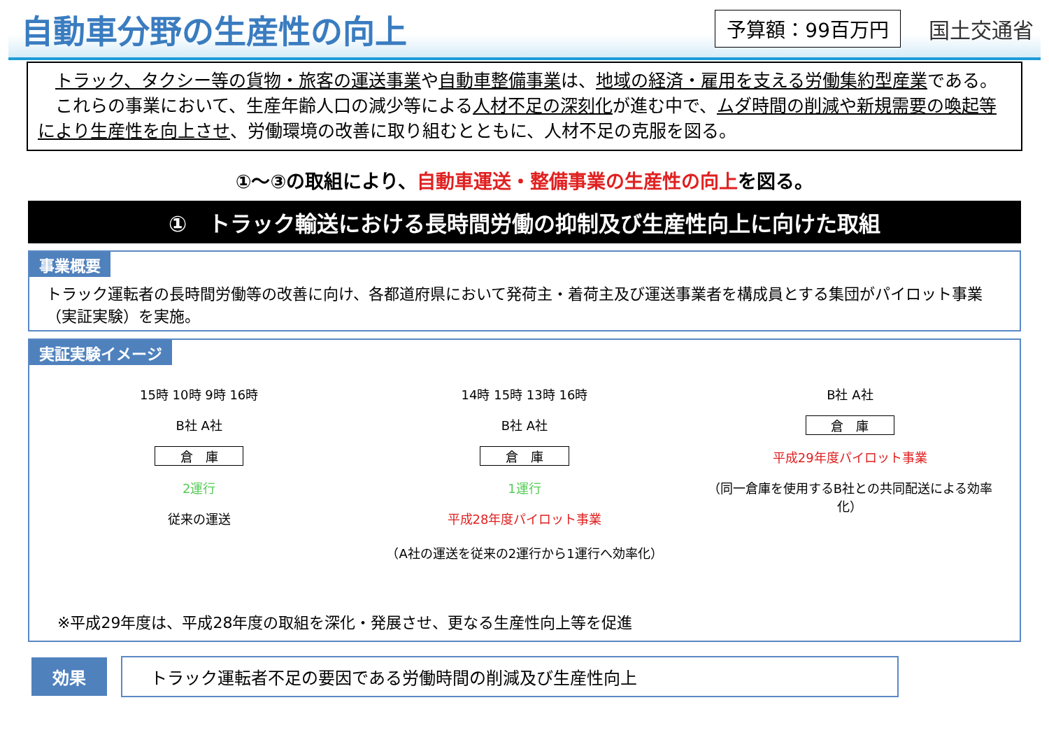自動車分野の生産性の向上
予算額：99百万円
国土交通省
　トラック、タクシー等の貨物・旅客の運送事業や自動車整備事業は、地域の経済・雇用を支える労働集約型産業である。
　これらの事業において、生産年齢人口の減少等による人材不足の深刻化が進む中で、ムダ時間の削減や新規需要の喚起等により生産性を向上させ、労働環境の改善に取り組むとともに、人材不足の克服を図る。
①～③の取組により、自動車運送・整備事業の生産性の向上を図る。
①　トラック輸送における長時間労働の抑制及び生産性向上に向けた取組
事業概要
トラック運転者の長時間労働等の改善に向け、各都道府県において発荷主・着荷主及び運送事業者を構成員とする集団がパイロット事業（実証実験）を実施。
実証実験イメージ
15時 10時 9時 16時
B社 A社
倉　庫
2運行
従来の運送
14時 15時 13時 16時
B社 A社
倉　庫
1運行
平成28年度パイロット事業
（A社の運送を従来の2運行から1運行へ効率化）
B社 A社
倉　庫
平成29年度パイロット事業
（同一倉庫を使用するB社との共同配送による効率化）
※平成29年度は、平成28年度の取組を深化・発展させ、更なる生産性向上等を促進
効果
トラック運転者不足の要因である労働時間の削減及び生産性向上